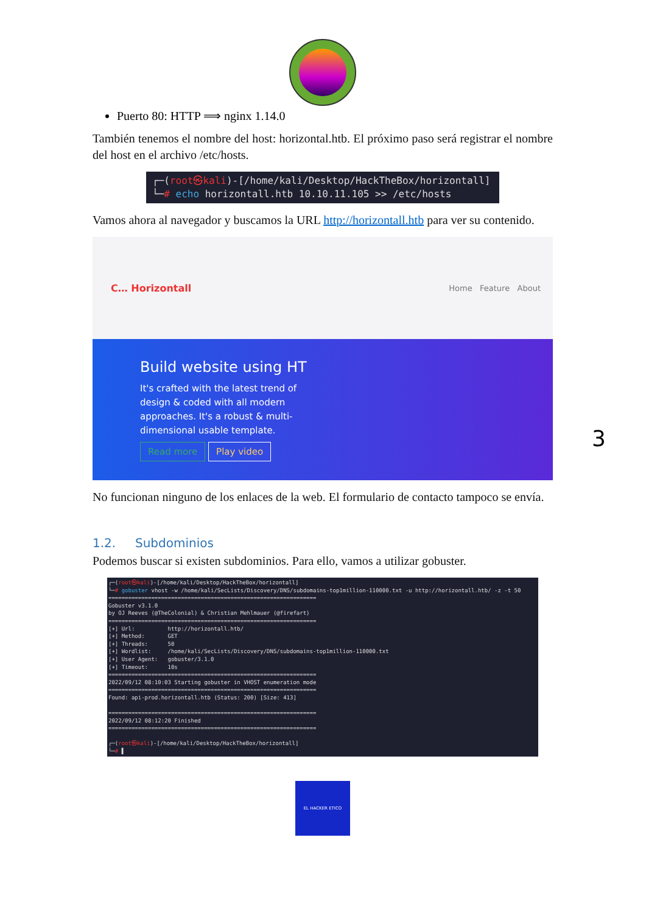3
Puerto 80: HTTP ⟹ nginx 1.14.0
También tenemos el nombre del host: horizontal.htb. El próximo paso será registrar el nombre del host en el archivo /etc/hosts.
┌─(root㉿kali)-[/home/kali/Desktop/HackTheBox/horizontall]
└─# echo horizontall.htb 10.10.11.105 >> /etc/hosts
Vamos ahora al navegador y buscamos la URL http://horizontall.htb para ver su contenido.
C… Horizontall Home Feature About
Build website using HT
It's crafted with the latest trend of design & coded with all modern approaches. It's a robust & multi-dimensional usable template.
Read more Play video
No funcionan ninguno de los enlaces de la web. El formulario de contacto tampoco se envía.
1.2. Subdominios
Podemos buscar si existen subdominios. Para ello, vamos a utilizar gobuster.
┌─(root㉿kali)-[/home/kali/Desktop/HackTheBox/horizontall] └─# gobuster vhost -w /home/kali/SecLists/Discovery/DNS/subdomains-top1million-110000.txt -u http://horizontall.htb/ -z -t 50 =============================================================== Gobuster v3.1.0 by OJ Reeves (@TheColonial) & Christian Mehlmauer (@firefart) =============================================================== [+] Url: http://horizontall.htb/ [+] Method: GET [+] Threads: 50 [+] Wordlist: /home/kali/SecLists/Discovery/DNS/subdomains-top1million-110000.txt [+] User Agent: gobuster/3.1.0 [+] Timeout: 10s =============================================================== 2022/09/12 08:10:03 Starting gobuster in VHOST enumeration mode =============================================================== Found: api-prod.horizontall.htb (Status: 200) [Size: 413] =============================================================== 2022/09/12 08:12:20 Finished =============================================================== ┌─(root㉿kali)-[/home/kali/Desktop/HackTheBox/horizontall] └─# ▌
EL HACKER ETICO